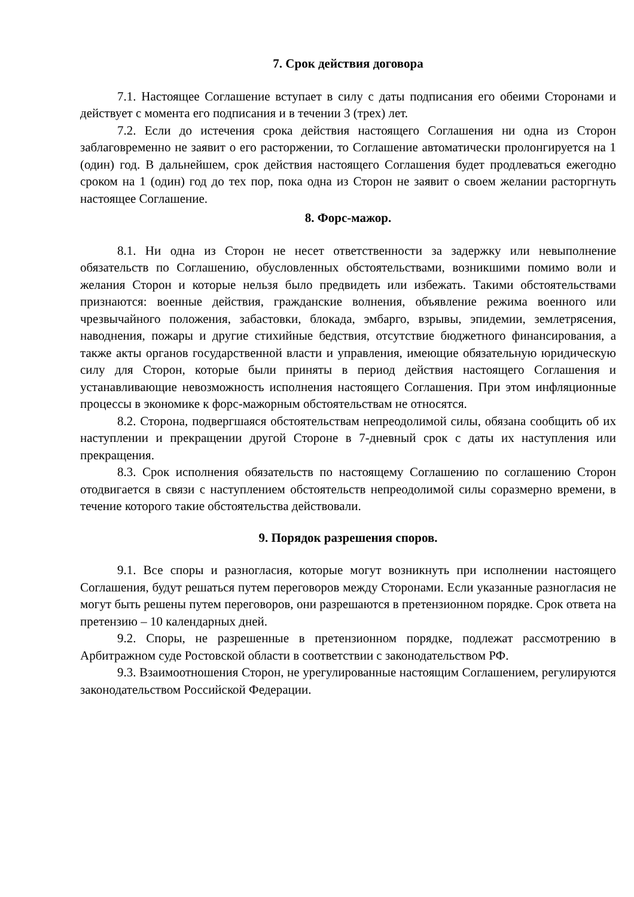7. Срок действия договора
7.1. Настоящее Соглашение вступает в силу с даты подписания его обеими Сторонами и действует с момента его подписания и в течении 3 (трех) лет.
7.2. Если до истечения срока действия настоящего Соглашения ни одна из Сторон заблаговременно не заявит о его расторжении, то Соглашение автоматически пролонгируется на 1 (один) год. В дальнейшем, срок действия настоящего Соглашения будет продлеваться ежегодно сроком на 1 (один) год до тех пор, пока одна из Сторон не заявит о своем желании расторгнуть настоящее Соглашение.
8. Форс-мажор.
8.1. Ни одна из Сторон не несет ответственности за задержку или невыполнение обязательств по Соглашению, обусловленных обстоятельствами, возникшими помимо воли и желания Сторон и которые нельзя было предвидеть или избежать. Такими обстоятельствами признаются: военные действия, гражданские волнения, объявление режима военного или чрезвычайного положения, забастовки, блокада, эмбарго, взрывы, эпидемии, землетрясения, наводнения, пожары и другие стихийные бедствия, отсутствие бюджетного финансирования, а также акты органов государственной власти и управления, имеющие обязательную юридическую силу для Сторон, которые были приняты в период действия настоящего Соглашения и устанавливающие невозможность исполнения настоящего Соглашения. При этом инфляционные процессы в экономике к форс-мажорным обстоятельствам не относятся.
8.2. Сторона, подвергшаяся обстоятельствам непреодолимой силы, обязана сообщить об их наступлении и прекращении другой Стороне в 7-дневный срок с даты их наступления или прекращения.
8.3. Срок исполнения обязательств по настоящему Соглашению по соглашению Сторон отодвигается в связи с наступлением обстоятельств непреодолимой силы соразмерно времени, в течение которого такие обстоятельства действовали.
9. Порядок разрешения споров.
9.1. Все споры и разногласия, которые могут возникнуть при исполнении настоящего Соглашения, будут решаться путем переговоров между Сторонами. Если указанные разногласия не могут быть решены путем переговоров, они разрешаются в претензионном порядке. Срок ответа на претензию – 10 календарных дней.
9.2. Споры, не разрешенные в претензионном порядке, подлежат рассмотрению в Арбитражном суде Ростовской области в соответствии с законодательством РФ.
9.3. Взаимоотношения Сторон, не урегулированные настоящим Соглашением, регулируются законодательством Российской Федерации.